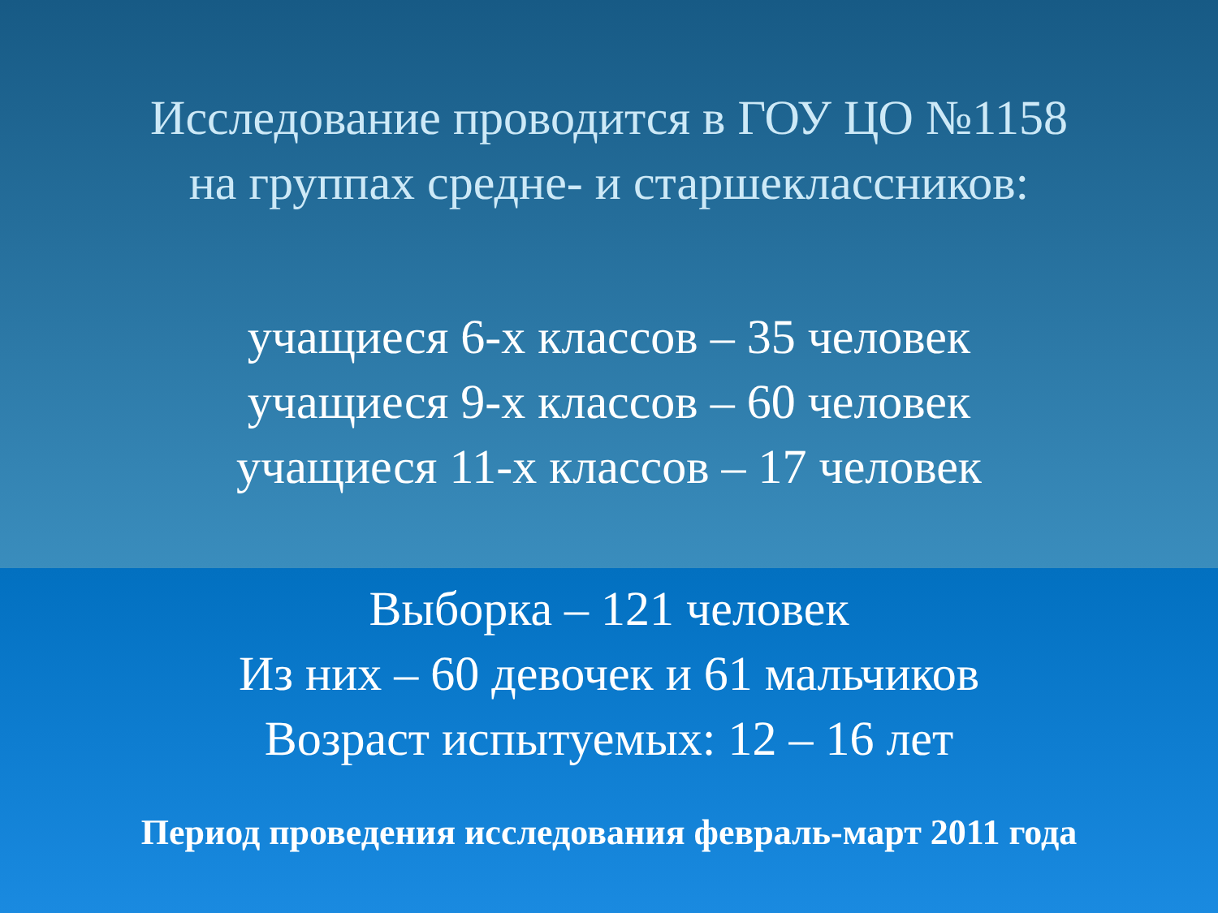Исследование проводится в ГОУ ЦО №1158
на группах средне- и старшеклассников:
учащиеся 6-х классов – 35 человек
учащиеся 9-х классов – 60 человек
учащиеся 11-х классов – 17 человек
Выборка – 121 человек
Из них – 60 девочек и 61 мальчиков
Возраст испытуемых: 12 – 16 лет
Период проведения исследования февраль-март 2011 года